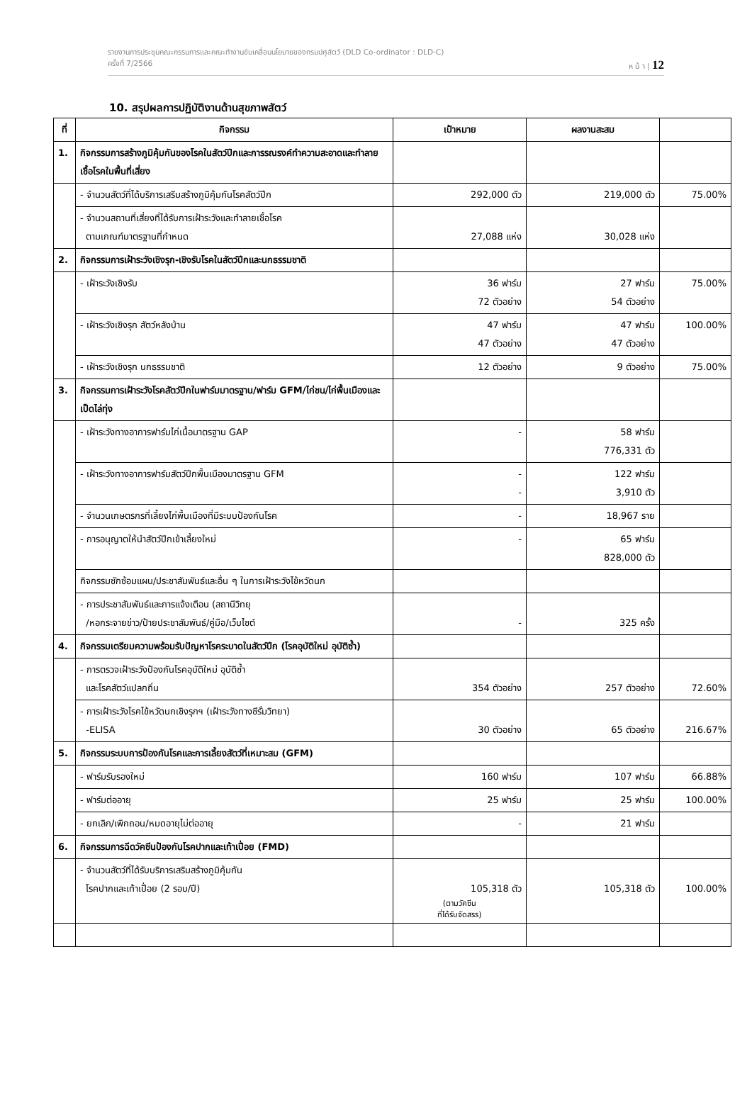รายงานการประชุมคณะกรรมการและคณะทำงานขับเคลื่อนนโยบายของกรมปศุสัตว์ (DLD Co-ordinator : DLD-C)
ครั้งที่ 7/2566 ห น้ า | 12
10. สรุปผลการปฏิบัติงานด้านสุขภาพสัตว์
| ที่ | กิจกรรม | เป้าหมาย | ผลงานสะสม | |
| --- | --- | --- | --- | --- |
| 1. | กิจกรรมการสร้างภูมิคุ้มกันของโรคในสัตว์ปีกและการรณรงค์ทำความสะอาดและทำลายเชื้อโรคในพื้นที่เสี่ยง | | | |
| | - จำนวนสัตว์ที่ได้บริการเสริมสร้างภูมิคุ้มกันโรคสัตว์ปีก | 292,000 ตัว | 219,000 ตัว | 75.00% |
| | - จำนวนสถานที่เสี่ยงที่ได้รับการเฝ้าระวังและทำลายเชื้อโรค ตามเกณฑ์มาตรฐานที่กำหนด | 27,088 แห่ง | 30,028 แห่ง | |
| 2. | กิจกรรมการเฝ้าระวังเชิงรุก-เชิงรับโรคในสัตว์ปีกและนกธรรมชาติ | | | |
| | - เฝ้าระวังเชิงรับ | 36 ฟาร์ม 72 ตัวอย่าง | 27 ฟาร์ม 54 ตัวอย่าง | 75.00% |
| | - เฝ้าระวังเชิงรุก สัตว์หลังบ้าน | 47 ฟาร์ม 47 ตัวอย่าง | 47 ฟาร์ม 47 ตัวอย่าง | 100.00% |
| | - เฝ้าระวังเชิงรุก นกธรรมชาติ | 12 ตัวอย่าง | 9 ตัวอย่าง | 75.00% |
| 3. | กิจกรรมการเฝ้าระวังโรคสัตว์ปีกในฟาร์มมาตรฐาน/ฟาร์ม GFM/ไก่ชน/ไก่พื้นเมืองและเป็ดไล่ทุ่ง | | | |
| | - เฝ้าระวังทางอาการฟาร์มไก่เนื้อมาตรฐาน GAP | - | 58 ฟาร์ม 776,331 ตัว | |
| | - เฝ้าระวังทางอาการฟาร์มสัตว์ปีกพื้นเมืองมาตรฐาน GFM | - - | 122 ฟาร์ม 3,910 ตัว | |
| | - จำนวนเกษตรกรที่เลี้ยงไก่พื้นเมืองที่มีระบบป้องกันโรค | - | 18,967 ราย | |
| | - การอนุญาตให้นำสัตว์ปีกเข้าเลี้ยงใหม่ | - | 65 ฟาร์ม 828,000 ตัว | |
| | กิจกรรมซักซ้อมแผน/ประชาสัมพันธ์และอื่น ๆ ในการเฝ้าระวังไข้หวัดนก | | | |
| | - การประชาสัมพันธ์และการแจ้งเตือน (สถานีวิทยุ /หอกระจายข่าว/ป้ายประชาสัมพันธ์/คู่มือ/เว็บไซต์ | - | 325 ครั้ง | |
| 4. | กิจกรรมเตรียมความพร้อมรับปัญหาโรคระบาดในสัตว์ปีก (โรคอุบัติใหม่ อุบัติซ้ำ) | | | |
| | - การตรวจเฝ้าระวังป้องกันโรคอุบัติใหม่ อุบัติซ้ำ และโรคสัตว์แปลกถิ่น | 354 ตัวอย่าง | 257 ตัวอย่าง | 72.60% |
| | - การเฝ้าระวังโรคไข้หวัดนกเชิงรุกฯ (เฝ้าระวังทางซีรั่มวิทยา) -ELISA | 30 ตัวอย่าง | 65 ตัวอย่าง | 216.67% |
| 5. | กิจกรรมระบบการป้องกันโรคและการเลี้ยงสัตว์ที่เหมาะสม (GFM) | | | |
| | - ฟาร์มรับรองใหม่ | 160 ฟาร์ม | 107 ฟาร์ม | 66.88% |
| | - ฟาร์มต่ออายุ | 25 ฟาร์ม | 25 ฟาร์ม | 100.00% |
| | - ยกเลิก/เพิกถอน/หมดอายุไม่ต่ออายุ | - | 21 ฟาร์ม | |
| 6. | กิจกรรมการฉีดวัคซีนป้องกันโรคปากและเท้าเปื่อย (FMD) | | | |
| | - จำนวนสัตว์ที่ได้รับบริการเสริมสร้างภูมิคุ้มกัน โรคปากและเท้าเปื่อย (2 รอบ/ปี) | 105,318 ตัว (ตามวัคซีน ที่ได้รับจัดสรร) | 105,318 ตัว | 100.00% |